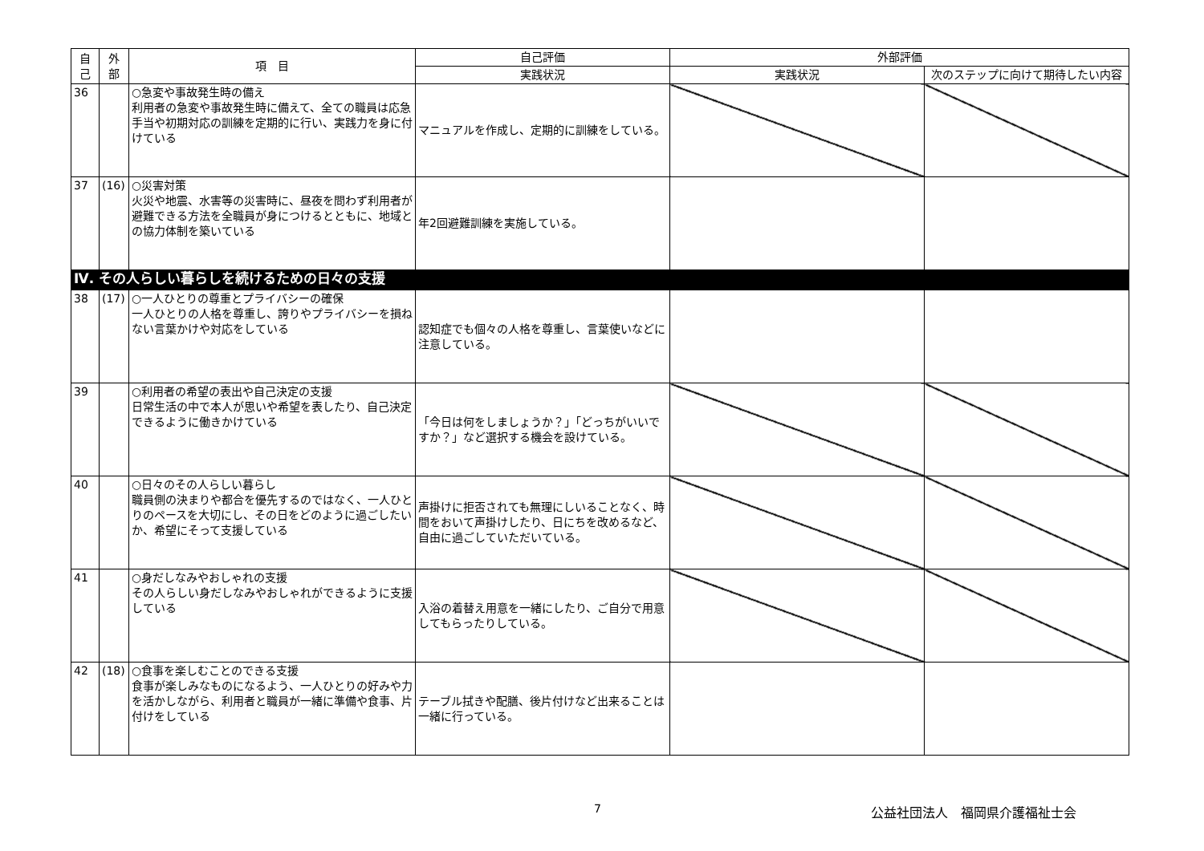| 自 己 | 外 部 | 項 目 | 自己評価 | 外部評価 | |
| --- | --- | --- | --- | --- | --- |
| | | | 実践状況 | 実践状況 | 次のステップに向けて期待したい内容 |
| 36 | | ○急変や事故発生時の備え 利用者の急変や事故発生時に備えて、全ての職員は応急手当や初期対応の訓練を定期的に行い、実践力を身に付けている | マニュアルを作成し、定期的に訓練をしている。 | | |
| 37 | (16) | ○災害対策 火災や地震、水害等の災害時に、昼夜を問わず利用者が避難できる方法を全職員が身につけるとともに、地域との協力体制を築いている | 年2回避難訓練を実施している。 | | |
| Ⅳ. その人らしい暮らしを続けるための日々の支援 | | | | | |
| 38 | (17) | ○一人ひとりの尊重とプライバシーの確保 一人ひとりの人格を尊重し、誇りやプライバシーを損ねない言葉かけや対応をしている | 認知症でも個々の人格を尊重し、言葉使いなどに注意している。 | | |
| 39 | | ○利用者の希望の表出や自己決定の支援 日常生活の中で本人が思いや希望を表したり、自己決定できるように働きかけている | 「今日は何をしましょうか？」「どっちがいいですか？」など選択する機会を設けている。 | | |
| 40 | | ○日々のその人らしい暮らし 職員側の決まりや都合を優先するのではなく、一人ひとりのペースを大切にし、その日をどのように過ごしたいか、希望にそって支援している | 声掛けに拒否されても無理にしいることなく、時間をおいて声掛けしたり、日にちを改めるなど、自由に過ごしていただいている。 | | |
| 41 | | ○身だしなみやおしゃれの支援 その人らしい身だしなみやおしゃれができるように支援している | 入浴の着替え用意を一緒にしたり、ご自分で用意してもらったりしている。 | | |
| 42 | (18) | ○食事を楽しむことのできる支援 食事が楽しみなものになるよう、一人ひとりの好みや力を活かしながら、利用者と職員が一緒に準備や食事、片付けをしている | テーブル拭きや配膳、後片付けなど出来ることは一緒に行っている。 | | |
7 公益社団法人　福岡県介護福祉士会